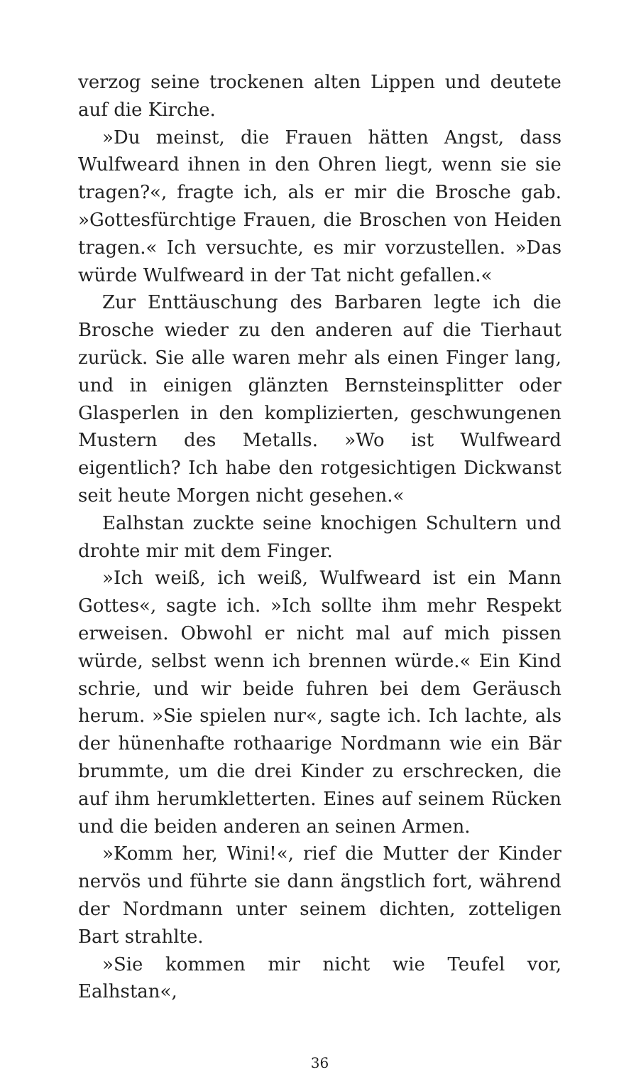verzog seine trockenen alten Lippen und deutete auf die Kirche.
»Du meinst, die Frauen hätten Angst, dass Wulfweard ihnen in den Ohren liegt, wenn sie sie tragen?«, fragte ich, als er mir die Brosche gab. »Gottesfürchtige Frauen, die Broschen von Heiden tragen.« Ich versuchte, es mir vorzustellen. »Das würde Wulfweard in der Tat nicht gefallen.«
Zur Enttäuschung des Barbaren legte ich die Brosche wieder zu den anderen auf die Tierhaut zurück. Sie alle waren mehr als einen Finger lang, und in einigen glänzten Bernsteinsplitter oder Glasperlen in den komplizierten, geschwungenen Mustern des Metalls. »Wo ist Wulfweard eigentlich? Ich habe den rotgesichtigen Dickwanst seit heute Morgen nicht gesehen.«
Ealhstan zuckte seine knochigen Schultern und drohte mir mit dem Finger.
»Ich weiß, ich weiß, Wulfweard ist ein Mann Gottes«, sagte ich. »Ich sollte ihm mehr Respekt erweisen. Obwohl er nicht mal auf mich pissen würde, selbst wenn ich brennen würde.« Ein Kind schrie, und wir beide fuhren bei dem Geräusch herum. »Sie spielen nur«, sagte ich. Ich lachte, als der hünenhafte rothaarige Nordmann wie ein Bär brummte, um die drei Kinder zu erschrecken, die auf ihm herumkletterten. Eines auf seinem Rücken und die beiden anderen an seinen Armen.
»Komm her, Wini!«, rief die Mutter der Kinder nervös und führte sie dann ängstlich fort, während der Nordmann unter seinem dichten, zotteligen Bart strahlte.
»Sie kommen mir nicht wie Teufel vor, Ealhstan«,
36